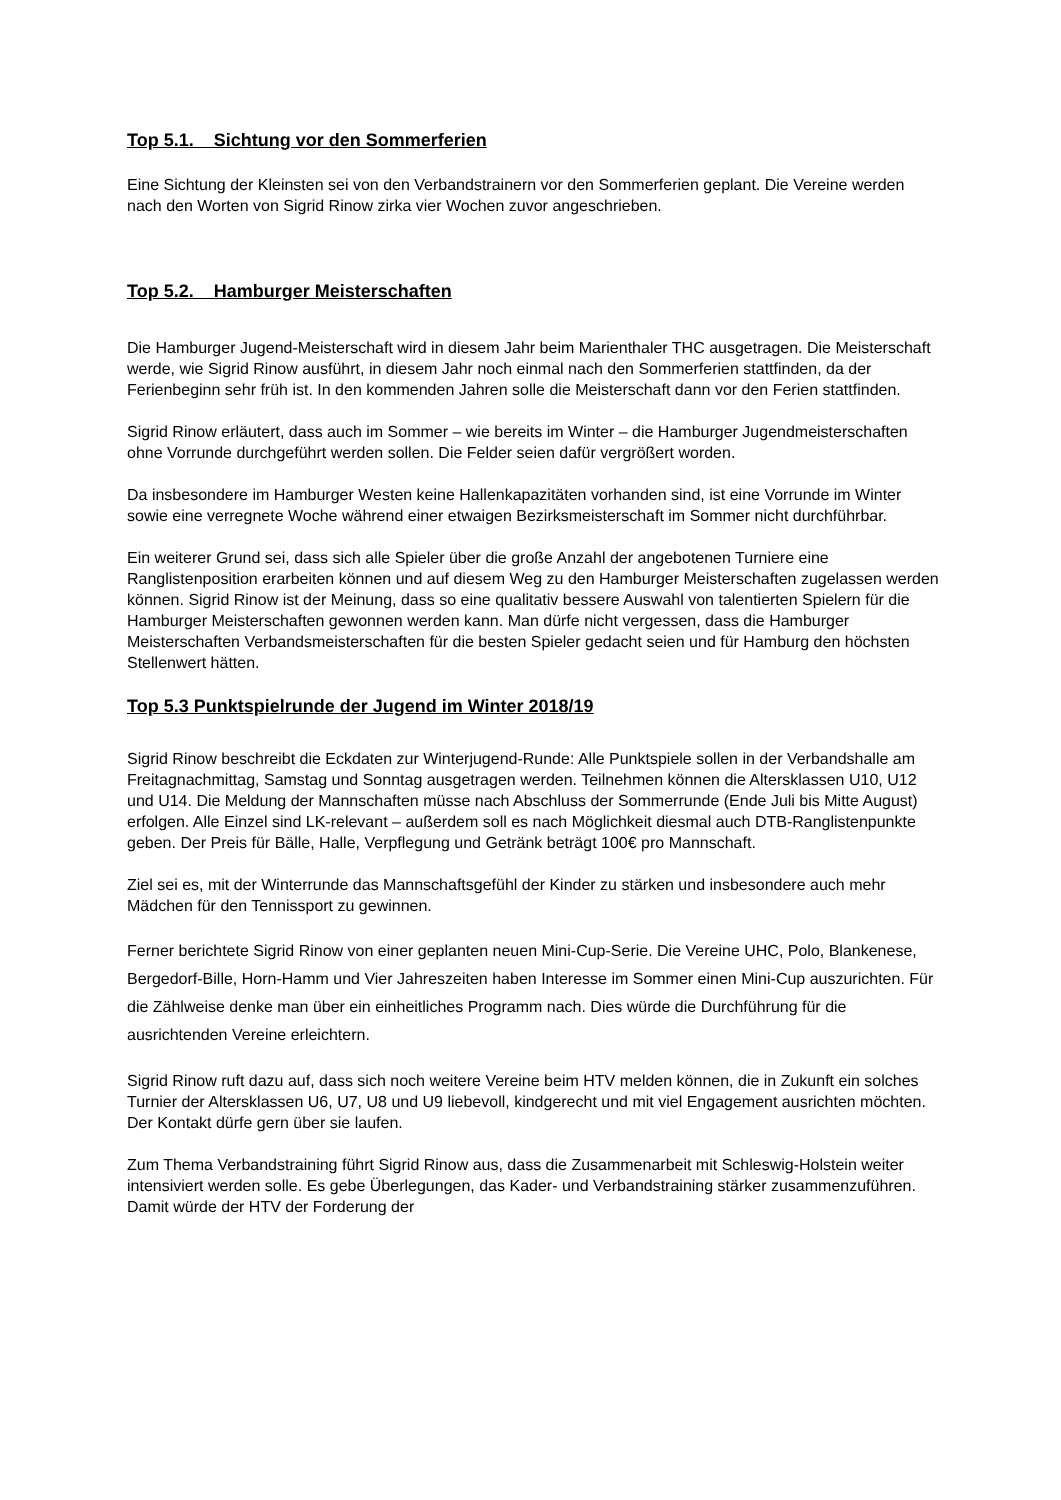Top 5.1. Sichtung vor den Sommerferien
Eine Sichtung der Kleinsten sei von den Verbandstrainern vor den Sommerferien geplant. Die Vereine werden nach den Worten von Sigrid Rinow zirka vier Wochen zuvor angeschrieben.
Top 5.2. Hamburger Meisterschaften
Die Hamburger Jugend-Meisterschaft wird in diesem Jahr beim Marienthaler THC ausgetragen. Die Meisterschaft werde, wie Sigrid Rinow ausführt, in diesem Jahr noch einmal nach den Sommerferien stattfinden, da der Ferienbeginn sehr früh ist. In den kommenden Jahren solle die Meisterschaft dann vor den Ferien stattfinden.
Sigrid Rinow erläutert, dass auch im Sommer – wie bereits im Winter – die Hamburger Jugendmeisterschaften ohne Vorrunde durchgeführt werden sollen. Die Felder seien dafür vergrößert worden.
Da insbesondere im Hamburger Westen keine Hallenkapazitäten vorhanden sind, ist eine Vorrunde im Winter sowie eine verregnete Woche während einer etwaigen Bezirksmeisterschaft im Sommer nicht durchführbar.
Ein weiterer Grund sei, dass sich alle Spieler über die große Anzahl der angebotenen Turniere eine Ranglistenposition erarbeiten können und auf diesem Weg zu den Hamburger Meisterschaften zugelassen werden können. Sigrid Rinow ist der Meinung, dass so eine qualitativ bessere Auswahl von talentierten Spielern für die Hamburger Meisterschaften gewonnen werden kann. Man dürfe nicht vergessen, dass die Hamburger Meisterschaften Verbandsmeisterschaften für die besten Spieler gedacht seien und für Hamburg den höchsten Stellenwert hätten.
Top 5.3 Punktspielrunde der Jugend im Winter 2018/19
Sigrid Rinow beschreibt die Eckdaten zur Winterjugend-Runde: Alle Punktspiele sollen in der Verbandshalle am Freitagnachmittag, Samstag und Sonntag ausgetragen werden. Teilnehmen können die Altersklassen U10, U12 und U14. Die Meldung der Mannschaften müsse nach Abschluss der Sommerrunde (Ende Juli bis Mitte August) erfolgen. Alle Einzel sind LK-relevant – außerdem soll es nach Möglichkeit diesmal auch DTB-Ranglistenpunkte geben. Der Preis für Bälle, Halle, Verpflegung und Getränk beträgt 100€ pro Mannschaft.
Ziel sei es, mit der Winterrunde das Mannschaftsgefühl der Kinder zu stärken und insbesondere auch mehr Mädchen für den Tennissport zu gewinnen.
Ferner berichtete Sigrid Rinow von einer geplanten neuen Mini-Cup-Serie. Die Vereine UHC, Polo, Blankenese, Bergedorf-Bille, Horn-Hamm und Vier Jahreszeiten haben Interesse im Sommer einen Mini-Cup auszurichten. Für die Zählweise denke man über ein einheitliches Programm nach. Dies würde die Durchführung für die ausrichtenden Vereine erleichtern.
Sigrid Rinow ruft dazu auf, dass sich noch weitere Vereine beim HTV melden können, die in Zukunft ein solches Turnier der Altersklassen U6, U7, U8 und U9 liebevoll, kindgerecht und mit viel Engagement ausrichten möchten. Der Kontakt dürfe gern über sie laufen.
Zum Thema Verbandstraining führt Sigrid Rinow aus, dass die Zusammenarbeit mit Schleswig-Holstein weiter intensiviert werden solle. Es gebe Überlegungen, das Kader- und Verbandstraining stärker zusammenzuführen. Damit würde der HTV der Forderung der